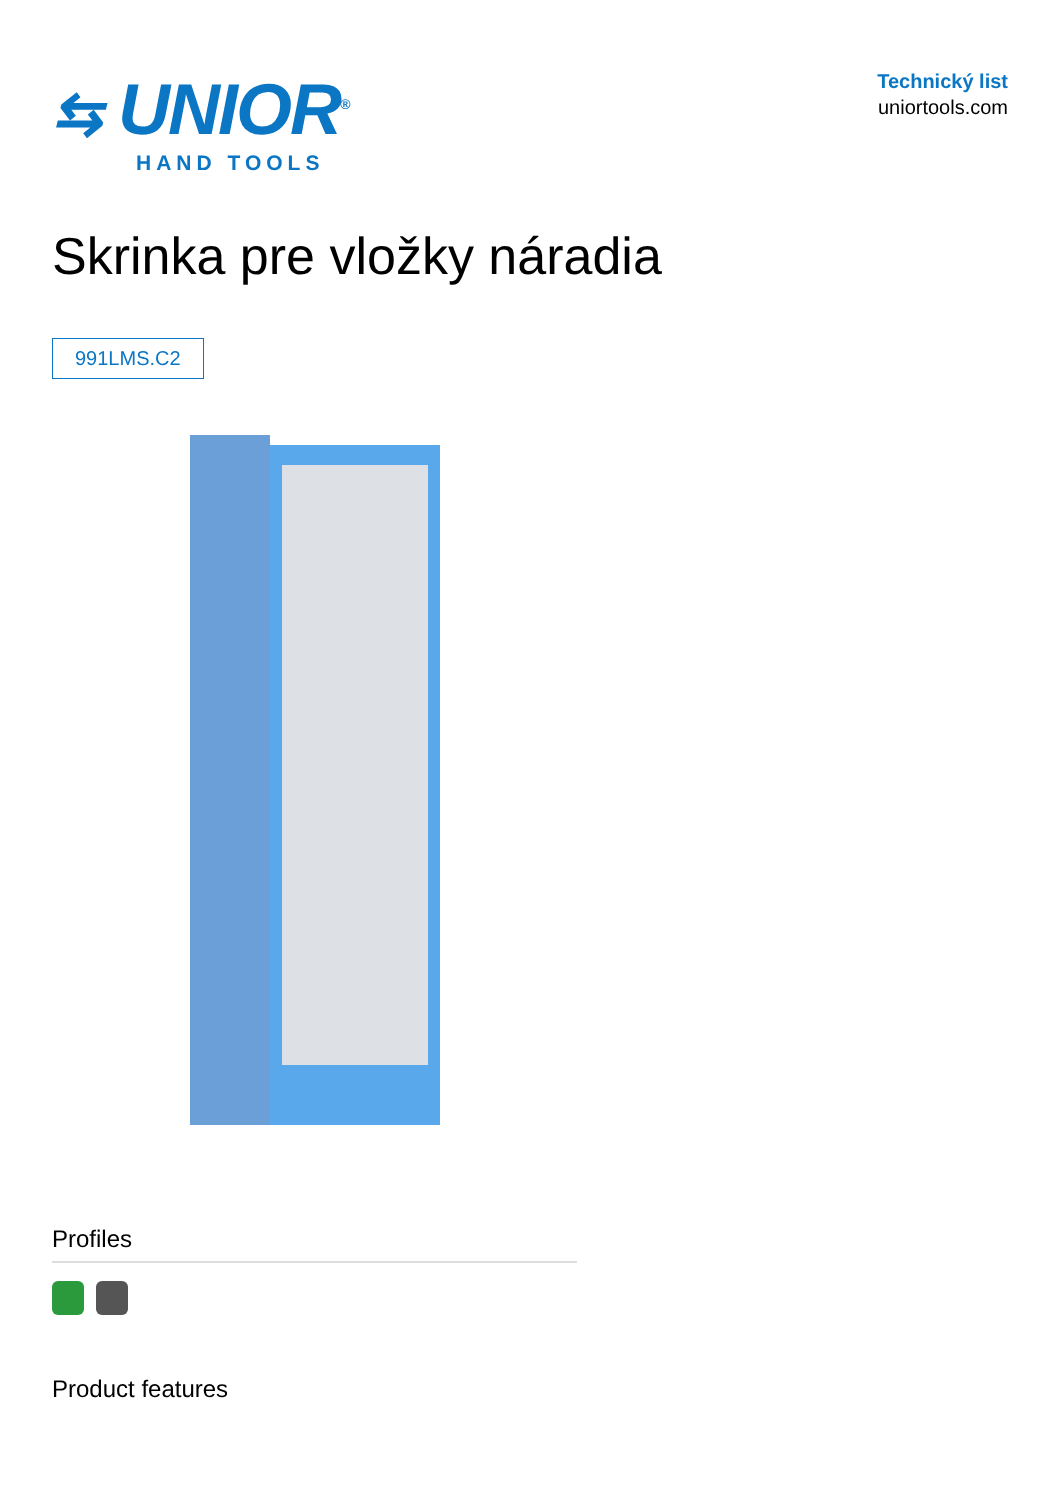⇆ UNIOR<sup>®</sup>
HAND TOOLS
Technický list
uniortools.com
Skrinka pre vložky náradia
991LMS.C2
Profiles
Product features